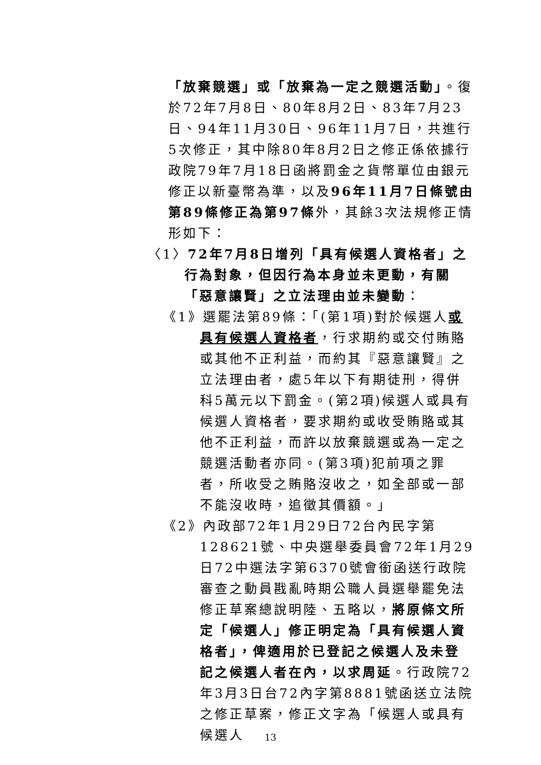「放棄競選」或「放棄為一定之競選活動」。復於72年7月8日、80年8月2日、83年7月23日、94年11月30日、96年11月7日，共進行5次修正，其中除80年8月2日之修正係依據行政院79年7月18日函將罰金之貨幣單位由銀元修正以新臺幣為準，以及96年11月7日條號由第89條修正為第97條外，其餘3次法規修正情形如下：
〈1〉72年7月8日增列「具有候選人資格者」之行為對象，但因行為本身並未更動，有關「惡意讓賢」之立法理由並未變動：
《1》選罷法第89條：「(第1項)對於候選人或具有候選人資格者，行求期約或交付賄賂或其他不正利益，而約其『惡意讓賢』之立法理由者，處5年以下有期徒刑，得併科5萬元以下罰金。(第2項)候選人或具有候選人資格者，要求期約或收受賄賂或其他不正利益，而許以放棄競選或為一定之競選活動者亦同。(第3項)犯前項之罪者，所收受之賄賂沒收之，如全部或一部不能沒收時，追徵其價額。」
《2》內政部72年1月29日72台內民字第128621號、中央選舉委員會72年1月29日72中選法字第6370號會銜函送行政院審查之動員戡亂時期公職人員選舉罷免法修正草案總說明陸、五略以，將原條文所定「候選人」修正明定為「具有候選人資格者」，俾適用於已登記之候選人及未登記之候選人者在內，以求周延。行政院72年3月3日台72內字第8881號函送立法院之修正草案，修正文字為「候選人或具有候選人
13